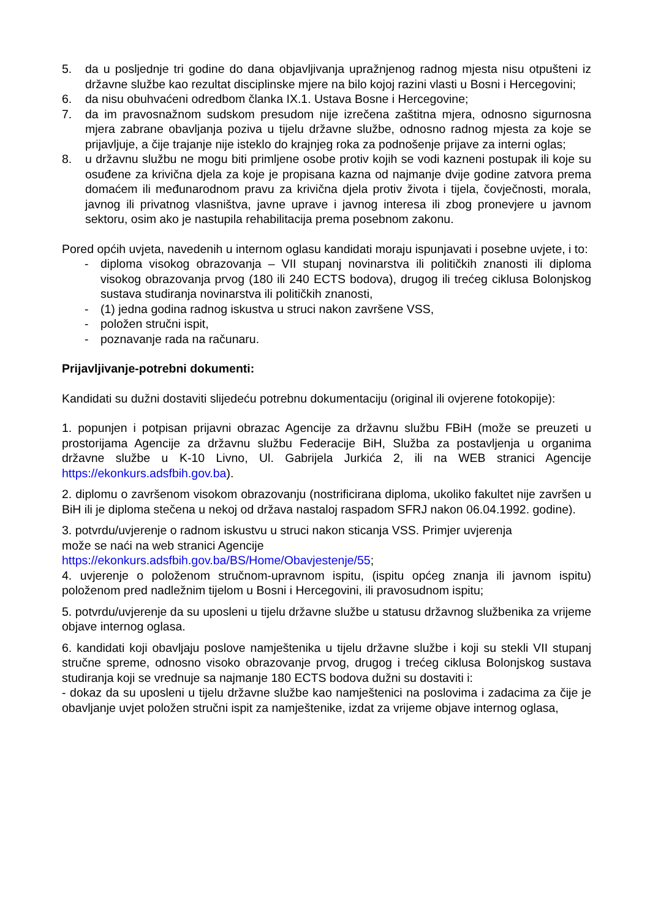5. da u posljednje tri godine do dana objavljivanja upražnjenog radnog mjesta nisu otpušteni iz državne službe kao rezultat disciplinske mjere na bilo kojoj razini vlasti u Bosni i Hercegovini;
6. da nisu obuhvaćeni odredbom članka IX.1. Ustava Bosne i Hercegovine;
7. da im pravosnažnom sudskom presudom nije izrečena zaštitna mjera, odnosno sigurnosna mjera zabrane obavljanja poziva u tijelu državne službe, odnosno radnog mjesta za koje se prijavljuje, a čije trajanje nije isteklo do krajnjeg roka za podnošenje prijave za interni oglas;
8. u državnu službu ne mogu biti primljene osobe protiv kojih se vodi kazneni postupak ili koje su osuđene za krivična djela za koje je propisana kazna od najmanje dvije godine zatvora prema domaćem ili međunarodnom pravu za krivična djela protiv života i tijela, čovječnosti, morala, javnog ili privatnog vlasništva, javne uprave i javnog interesa ili zbog pronevjere u javnom sektoru, osim ako je nastupila rehabilitacija prema posebnom zakonu.
Pored općih uvjeta, navedenih u internom oglasu kandidati moraju ispunjavati i posebne uvjete, i to:
- diploma visokog obrazovanja – VII stupanj novinarstva ili političkih znanosti ili diploma visokog obrazovanja prvog (180 ili 240 ECTS bodova), drugog ili trećeg ciklusa Bolonjskog sustava studiranja novinarstva ili političkih znanosti,
- (1) jedna godina radnog iskustva u struci nakon završene VSS,
- položen stručni ispit,
- poznavanje rada na računaru.
Prijavljivanje-potrebni dokumenti:
Kandidati su dužni dostaviti slijedeću potrebnu dokumentaciju (original ili ovjerene fotokopije):
1. popunjen i potpisan prijavni obrazac Agencije za državnu službu FBiH (može se preuzeti u prostorijama Agencije za državnu službu Federacije BiH, Služba za postavljenja u organima državne službe u K-10 Livno, Ul. Gabrijela Jurkića 2, ili na WEB stranici Agencije https://ekonkurs.adsfbih.gov.ba).
2. diplomu o završenom visokom obrazovanju (nostrificirana diploma, ukoliko fakultet nije završen u BiH ili je diploma stečena u nekoj od država nastaloj raspadom SFRJ nakon 06.04.1992. godine).
3. potvrdu/uvjerenje o radnom iskustvu u struci nakon sticanja VSS. Primjer uvjerenja
može se naći na web stranici Agencije
https://ekonkurs.adsfbih.gov.ba/BS/Home/Obavjestenje/55;
4. uvjerenje o položenom stručnom-upravnom ispitu, (ispitu općeg znanja ili javnom ispitu) položenom pred nadležnim tijelom u Bosni i Hercegovini, ili pravosudnom ispitu;
5. potvrdu/uvjerenje da su uposleni u tijelu državne službe u statusu državnog službenika za vrijeme objave internog oglasa.
6. kandidati koji obavljaju poslove namještenika u tijelu državne službe i koji su stekli VII stupanj stručne spreme, odnosno visoko obrazovanje prvog, drugog i trećeg ciklusa Bolonjskog sustava studiranja koji se vrednuje sa najmanje 180 ECTS bodova dužni su dostaviti i:
- dokaz da su uposleni u tijelu državne službe kao namještenici na poslovima i zadacima za čije je obavljanje uvjet položen stručni ispit za namještenike, izdat za vrijeme objave internog oglasa,